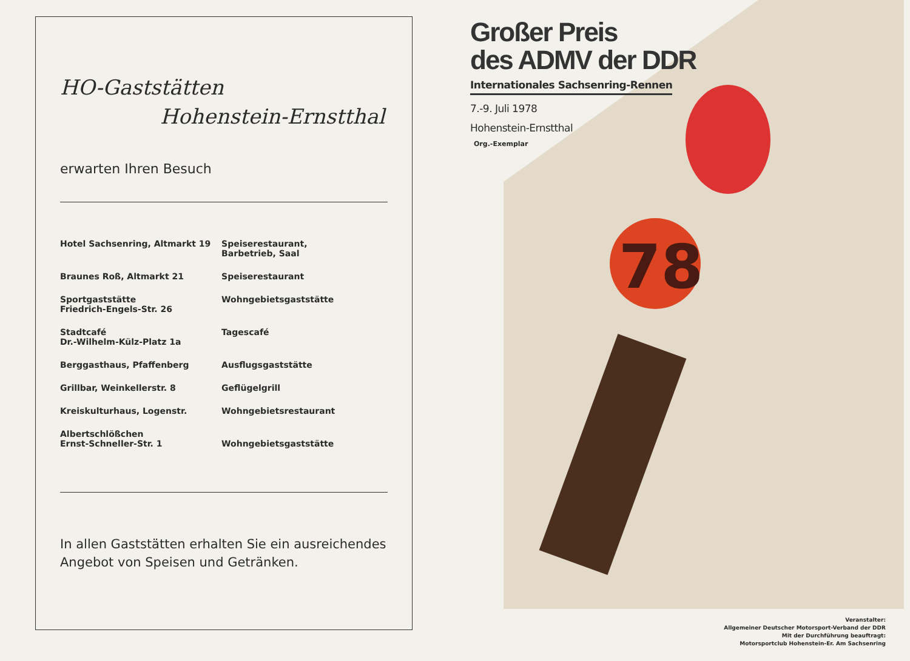HO-Gaststätten
Hohenstein-Ernstthal
erwarten Ihren Besuch
| Hotel Sachsenring, Altmarkt 19 | Speiserestaurant, Barbetrieb, Saal |
| Braunes Roß, Altmarkt 21 | Speiserestaurant |
| Sportgaststätte Friedrich-Engels-Str. 26 | Wohngebietsgaststätte |
| Stadtcafé Dr.-Wilhelm-Külz-Platz 1a | Tagescafé |
| Berggasthaus, Pfaffenberg | Ausflugsgaststätte |
| Grillbar, Weinkellerstr. 8 | Geflügelgrill |
| Kreiskulturhaus, Logenstr. | Wohngebietsrestaurant |
| Albertschlößchen Ernst-Schneller-Str. 1 | Wohngebietsgaststätte |
In allen Gaststätten erhalten Sie ein ausreichendes Angebot von Speisen und Getränken.
78
Großer Preis
des ADMV der DDR
Internationales Sachsenring-Rennen
7.-9. Juli 1978
Hohenstein-Ernstthal
Org.-Exemplar
Veranstalter:
Allgemeiner Deutscher Motorsport-Verband der DDR
Mit der Durchführung beauftragt:
Motorsportclub Hohenstein-Er. Am Sachsenring